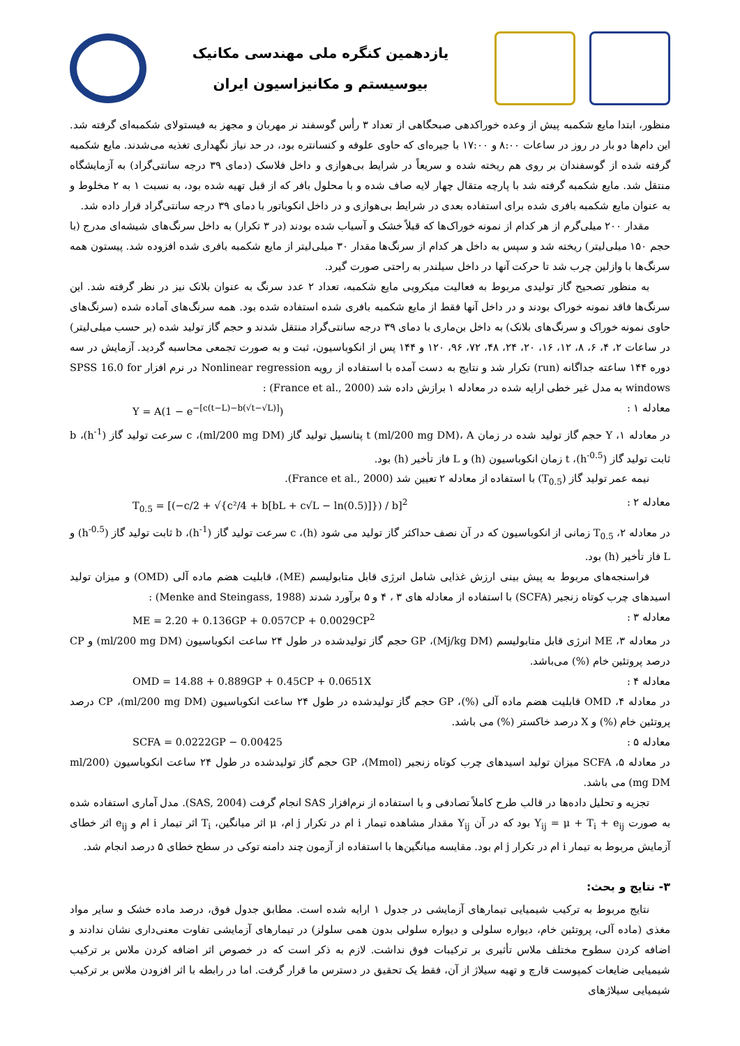یازدهمین کنگره ملی مهندسی مکانیک
بیوسیستم و مکانیزاسیون ایران
منظور، ابتدا مایع شکمبه پیش از وعده خوراکدهی صبحگاهی از تعداد ۳ رأس گوسفند نر مهربان و مجهز به فیستولای شکمبه‌ای گرفته شد. این دام‌ها دو بار در روز در ساعات ۸:۰۰ و ۱۷:۰۰ با جیره‌ای که حاوی علوفه و کنسانتره بود، در حد نیاز نگهداری تغذیه می‌شدند. مایع شکمبه گرفته شده از گوسفندان بر روی هم ریخته شده و سریعاً در شرایط بی‌هوازی و داخل فلاسک (دمای ۳۹ درجه سانتی‌گراد) به آزمایشگاه منتقل شد. مایع شکمبه گرفته شد با پارچه متقال چهار لایه صاف شده و با محلول بافر که از قبل تهیه شده بود، به نسبت ۱ به ۲ مخلوط و به عنوان مایع شکمبه بافری شده برای استفاده بعدی در شرایط بی‌هوازی و در داخل انکوباتور با دمای ۳۹ درجه سانتی‌گراد قرار داده شد.
مقدار ۲۰۰ میلی‌گرم از هر کدام از نمونه خوراک‌ها که قبلاً خشک و آسیاب شده بودند (در ۳ تکرار) به داخل سرنگ‌های شیشه‌ای مدرج (با حجم ۱۵۰ میلی‌لیتر) ریخته شد و سپس به داخل هر کدام از سرنگ‌ها مقدار ۳۰ میلی‌لیتر از مایع شکمبه بافری شده افزوده شد. پیستون همه سرنگ‌ها با وازلین چرب شد تا حرکت آنها در داخل سیلندر به راحتی صورت گیرد.
به منظور تصحیح گاز تولیدی مربوط به فعالیت میکروبی مایع شکمبه، تعداد ۲ عدد سرنگ به عنوان بلانک نیز در نظر گرفته شد. این سرنگ‌ها فاقد نمونه خوراک بودند و در داخل آنها فقط از مایع شکمبه بافری شده استفاده شده بود. همه سرنگ‌های آماده شده (سرنگ‌های حاوی نمونه خوراک و سرنگ‌های بلانک) به داخل بن‌ماری با دمای ۳۹ درجه سانتی‌گراد منتقل شدند و حجم گاز تولید شده (بر حسب میلی‌لیتر) در ساعات ۲، ۴، ۶، ۸، ۱۲، ۱۶، ۲۰، ۲۴، ۴۸، ۷۲، ۹۶، ۱۲۰ و ۱۴۴ پس از انکوباسیون، ثبت و به صورت تجمعی محاسبه گردید. آزمایش در سه دوره ۱۴۴ ساعته جداگانه (run) تکرار شد و نتایج به دست آمده با استفاده از رویه Nonlinear regression در نرم افزار SPSS 16.0 for windows به مدل غیر خطی ارایه شده در معادله ۱ برازش داده شد (France et al., 2000) :
Y = A(1 − e<sup>−[c(t−L)−b(√t−√L)]</sup>) معادله ۱ :
در معادله ۱، Y حجم گاز تولید شده در زمان t (ml/200 mg DM)، A پتانسیل تولید گاز (ml/200 mg DM)، c سرعت تولید گاز (h<sup>-1</sup>)، b ثابت تولید گاز (h<sup>-0.5</sup>)، t زمان انکوباسیون (h) و L فاز تأخیر (h) بود.
نیمه عمر تولید گاز (T<sub>0.5</sub>) با استفاده از معادله ۲ تعیین شد (France et al., 2000).
T<sub>0.5</sub> = [(−c/2 + √{c²/4 + b[bL + c√L − ln(0.5)]}) / b]<sup>2</sup> معادله ۲ :
در معادله ۲، T<sub>0.5</sub> زمانی از انکوباسیون که در آن نصف حداکثر گاز تولید می شود (h)، c سرعت تولید گاز (h<sup>-1</sup>)، b ثابت تولید گاز (h<sup>-0.5</sup>) و L فاز تأخیر (h) بود.
فراسنجه‌های مربوط به پیش بینی ارزش غذایی شامل انرژی قابل متابولیسم (ME)، قابلیت هضم ماده آلی (OMD) و میزان تولید اسیدهای چرب کوتاه زنجیر (SCFA) با استفاده از معادله های ۳ ، ۴ و ۵ برآورد شدند (Menke and Steingass, 1988) :
ME = 2.20 + 0.136GP + 0.057CP + 0.0029CP<sup>2</sup> معادله ۳ :
در معادله ۳، ME انرژی قابل متابولیسم (Mj/kg DM)، GP حجم گاز تولیدشده در طول ۲۴ ساعت انکوباسیون (ml/200 mg DM) و CP درصد پروتئین خام (%) می‌باشد.
OMD = 14.88 + 0.889GP + 0.45CP + 0.0651X معادله ۴ :
در معادله ۴، OMD قابلیت هضم ماده آلی (%)، GP حجم گاز تولیدشده در طول ۲۴ ساعت انکوباسیون (ml/200 mg DM)، CP درصد پروتئین خام (%) و X درصد خاکستر (%) می باشد.
SCFA = 0.0222GP − 0.00425 معادله ۵ :
در معادله ۵، SCFA میزان تولید اسیدهای چرب کوتاه زنجیر (Mmol)، GP حجم گاز تولیدشده در طول ۲۴ ساعت انکوباسیون (ml/200 mg DM) می باشد.
تجزیه و تحلیل داده‌ها در قالب طرح کاملاً تصادفی و با استفاده از نرم‌افزار SAS انجام گرفت (SAS, 2004). مدل آماری استفاده شده به صورت Y<sub>ij</sub> = μ + T<sub>i</sub> + e<sub>ij</sub> بود که در آن Y<sub>ij</sub> مقدار مشاهده تیمار i ام در تکرار j ام، μ اثر میانگین، T<sub>i</sub> اثر تیمار i ام و e<sub>ij</sub> اثر خطای آزمایش مربوط به تیمار i ام در تکرار j ام بود. مقایسه میانگین‌ها با استفاده از آزمون چند دامنه توکی در سطح خطای ۵ درصد انجام شد.
۳- نتایج و بحث:
نتایج مربوط به ترکیب شیمیایی تیمارهای آزمایشی در جدول ۱ ارایه شده است. مطابق جدول فوق، درصد ماده خشک و سایر مواد مغذی (ماده آلی، پروتئین خام، دیواره سلولی و دیواره سلولی بدون همی سلولز) در تیمارهای آزمایشی تفاوت معنی‌داری نشان ندادند و اضافه کردن سطوح مختلف ملاس تأثیری بر ترکیبات فوق نداشت. لازم به ذکر است که در خصوص اثر اضافه کردن ملاس بر ترکیب شیمیایی ضایعات کمپوست قارچ و تهیه سیلاژ از آن، فقط یک تحقیق در دسترس ما قرار گرفت. اما در رابطه با اثر افزودن ملاس بر ترکیب شیمیایی سیلاژهای